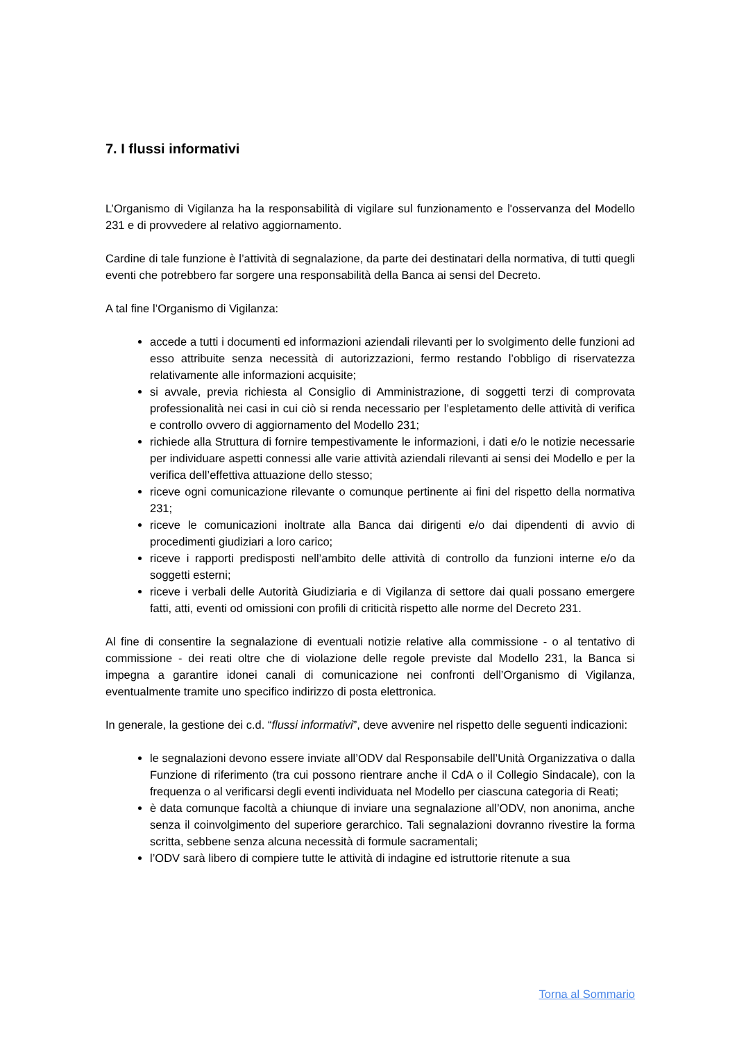7. I flussi informativi
L’Organismo di Vigilanza ha la responsabilità di vigilare sul funzionamento e l'osservanza del Modello 231 e di provvedere al relativo aggiornamento.
Cardine di tale funzione è l’attività di segnalazione, da parte dei destinatari della normativa, di tutti quegli eventi che potrebbero far sorgere una responsabilità della Banca ai sensi del Decreto.
A tal fine l’Organismo di Vigilanza:
accede a tutti i documenti ed informazioni aziendali rilevanti per lo svolgimento delle funzioni ad esso attribuite senza necessità di autorizzazioni, fermo restando l’obbligo di riservatezza relativamente alle informazioni acquisite;
si avvale, previa richiesta al Consiglio di Amministrazione, di soggetti terzi di comprovata professionalità nei casi in cui ciò si renda necessario per l’espletamento delle attività di verifica e controllo ovvero di aggiornamento del Modello 231;
richiede alla Struttura di fornire tempestivamente le informazioni, i dati e/o le notizie necessarie per individuare aspetti connessi alle varie attività aziendali rilevanti ai sensi dei Modello e per la verifica dell’effettiva attuazione dello stesso;
riceve ogni comunicazione rilevante o comunque pertinente ai fini del rispetto della normativa 231;
riceve le comunicazioni inoltrate alla Banca dai dirigenti e/o dai dipendenti di avvio di procedimenti giudiziari a loro carico;
riceve i rapporti predisposti nell’ambito delle attività di controllo da funzioni interne e/o da soggetti esterni;
riceve i verbali delle Autorità Giudiziaria e di Vigilanza di settore dai quali possano emergere fatti, atti, eventi od omissioni con profili di criticità rispetto alle norme del Decreto 231.
Al fine di consentire la segnalazione di eventuali notizie relative alla commissione - o al tentativo di commissione - dei reati oltre che di violazione delle regole previste dal Modello 231, la Banca si impegna a garantire idonei canali di comunicazione nei confronti dell’Organismo di Vigilanza, eventualmente tramite uno specifico indirizzo di posta elettronica.
In generale, la gestione dei c.d. “flussi informativi”, deve avvenire nel rispetto delle seguenti indicazioni:
le segnalazioni devono essere inviate all’ODV dal Responsabile dell’Unità Organizzativa o dalla Funzione di riferimento (tra cui possono rientrare anche il CdA o il Collegio Sindacale), con la frequenza o al verificarsi degli eventi individuata nel Modello per ciascuna categoria di Reati;
è data comunque facoltà a chiunque di inviare una segnalazione all’ODV, non anonima, anche senza il coinvolgimento del superiore gerarchico. Tali segnalazioni dovranno rivestire la forma scritta, sebbene senza alcuna necessità di formule sacramentali;
l’ODV sarà libero di compiere tutte le attività di indagine ed istruttorie ritenute a sua
Torna al Sommario